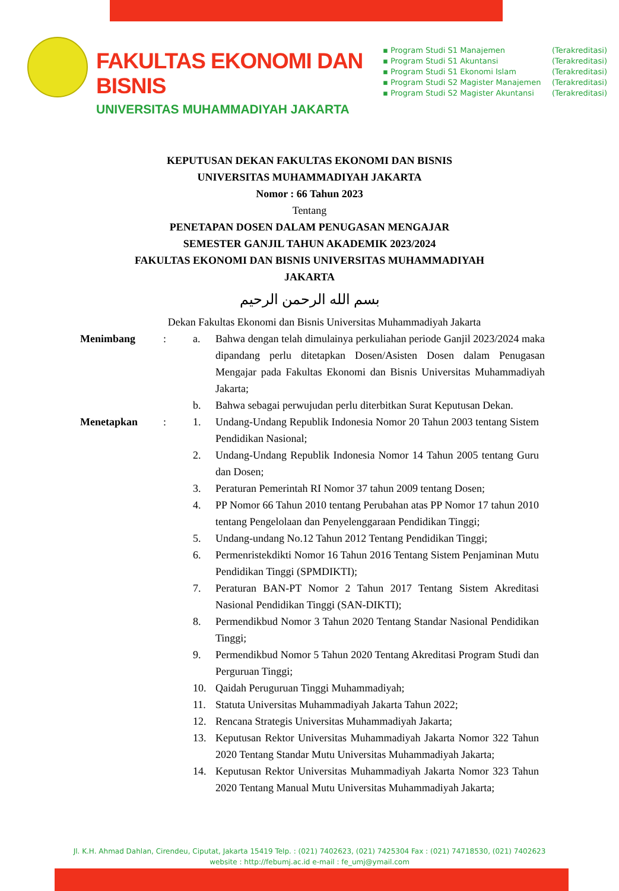FAKULTAS EKONOMI DAN BISNIS
UNIVERSITAS MUHAMMADIYAH JAKARTA
▪ Program Studi S1 Manajemen (Terakreditasi)
▪ Program Studi S1 Akuntansi (Terakreditasi)
▪ Program Studi S1 Ekonomi Islam (Terakreditasi)
▪ Program Studi S2 Magister Manajemen (Terakreditasi)
▪ Program Studi S2 Magister Akuntansi (Terakreditasi)
KEPUTUSAN DEKAN FAKULTAS EKONOMI DAN BISNIS
UNIVERSITAS MUHAMMADIYAH JAKARTA
Nomor : 66 Tahun 2023
Tentang
PENETAPAN DOSEN DALAM PENUGASAN MENGAJAR
SEMESTER GANJIL TAHUN AKADEMIK 2023/2024
FAKULTAS EKONOMI DAN BISNIS UNIVERSITAS MUHAMMADIYAH
JAKARTA
بسم الله الرحمن الرحيم
Dekan Fakultas Ekonomi dan Bisnis Universitas Muhammadiyah Jakarta
Menimbang : a. Bahwa dengan telah dimulainya perkuliahan periode Ganjil 2023/2024 maka dipandang perlu ditetapkan Dosen/Asisten Dosen dalam Penugasan Mengajar pada Fakultas Ekonomi dan Bisnis Universitas Muhammadiyah Jakarta;
b. Bahwa sebagai perwujudan perlu diterbitkan Surat Keputusan Dekan.
Menetapkan : 1. Undang-Undang Republik Indonesia Nomor 20 Tahun 2003 tentang Sistem Pendidikan Nasional;
2. Undang-Undang Republik Indonesia Nomor 14 Tahun 2005 tentang Guru dan Dosen;
3. Peraturan Pemerintah RI Nomor 37 tahun 2009 tentang Dosen;
4. PP Nomor 66 Tahun 2010 tentang Perubahan atas PP Nomor 17 tahun 2010 tentang Pengelolaan dan Penyelenggaraan Pendidikan Tinggi;
5. Undang-undang No.12 Tahun 2012 Tentang Pendidikan Tinggi;
6. Permenristekdikti Nomor 16 Tahun 2016 Tentang Sistem Penjaminan Mutu Pendidikan Tinggi (SPMDIKTI);
7. Peraturan BAN-PT Nomor 2 Tahun 2017 Tentang Sistem Akreditasi Nasional Pendidikan Tinggi (SAN-DIKTI);
8. Permendikbud Nomor 3 Tahun 2020 Tentang Standar Nasional Pendidikan Tinggi;
9. Permendikbud Nomor 5 Tahun 2020 Tentang Akreditasi Program Studi dan Perguruan Tinggi;
10. Qaidah Peruguruan Tinggi Muhammadiyah;
11. Statuta Universitas Muhammadiyah Jakarta Tahun 2022;
12. Rencana Strategis Universitas Muhammadiyah Jakarta;
13. Keputusan Rektor Universitas Muhammadiyah Jakarta Nomor 322 Tahun 2020 Tentang Standar Mutu Universitas Muhammadiyah Jakarta;
14. Keputusan Rektor Universitas Muhammadiyah Jakarta Nomor 323 Tahun 2020 Tentang Manual Mutu Universitas Muhammadiyah Jakarta;
Jl. K.H. Ahmad Dahlan, Cirendeu, Ciputat, Jakarta 15419 Telp. : (021) 7402623, (021) 7425304 Fax : (021) 74718530, (021) 7402623
website : http://febumj.ac.id e-mail : fe_umj@ymail.com